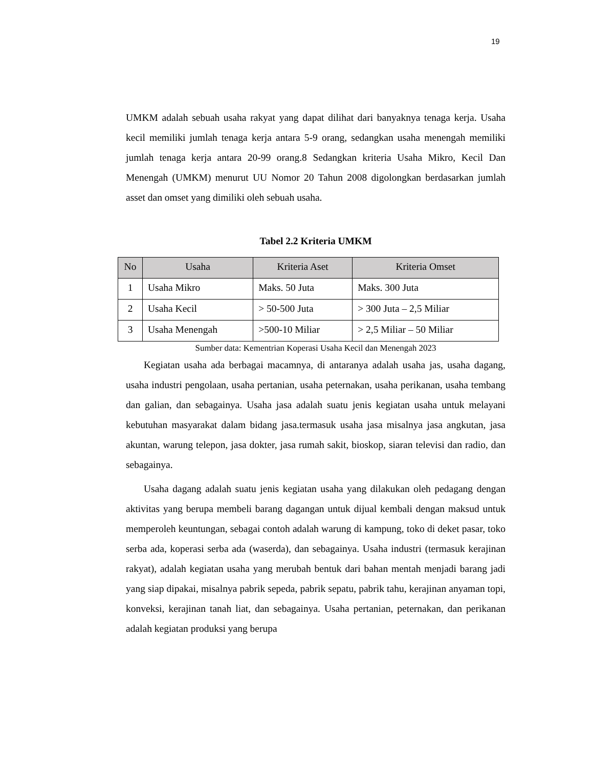19
UMKM adalah sebuah usaha rakyat yang dapat dilihat dari banyaknya tenaga kerja. Usaha kecil memiliki jumlah tenaga kerja antara 5-9 orang, sedangkan usaha menengah memiliki jumlah tenaga kerja antara 20-99 orang.8 Sedangkan kriteria Usaha Mikro, Kecil Dan Menengah (UMKM) menurut UU Nomor 20 Tahun 2008 digolongkan berdasarkan jumlah asset dan omset yang dimiliki oleh sebuah usaha.
Tabel 2.2 Kriteria UMKM
| No | Usaha | Kriteria Aset | Kriteria Omset |
| --- | --- | --- | --- |
| 1 | Usaha Mikro | Maks. 50 Juta | Maks. 300 Juta |
| 2 | Usaha Kecil | > 50-500 Juta | > 300 Juta – 2,5 Miliar |
| 3 | Usaha Menengah | >500-10 Miliar | > 2,5 Miliar – 50 Miliar |
Sumber data: Kementrian Koperasi Usaha Kecil dan Menengah 2023
Kegiatan usaha ada berbagai macamnya, di antaranya adalah usaha jas, usaha dagang, usaha industri pengolaan, usaha pertanian, usaha peternakan, usaha perikanan, usaha tembang dan galian, dan sebagainya. Usaha jasa adalah suatu jenis kegiatan usaha untuk melayani kebutuhan masyarakat dalam bidang jasa.termasuk usaha jasa misalnya jasa angkutan, jasa akuntan, warung telepon, jasa dokter, jasa rumah sakit, bioskop, siaran televisi dan radio, dan sebagainya.
Usaha dagang adalah suatu jenis kegiatan usaha yang dilakukan oleh pedagang dengan aktivitas yang berupa membeli barang dagangan untuk dijual kembali dengan maksud untuk memperoleh keuntungan, sebagai contoh adalah warung di kampung, toko di deket pasar, toko serba ada, koperasi serba ada (waserda), dan sebagainya. Usaha industri (termasuk kerajinan rakyat), adalah kegiatan usaha yang merubah bentuk dari bahan mentah menjadi barang jadi yang siap dipakai, misalnya pabrik sepeda, pabrik sepatu, pabrik tahu, kerajinan anyaman topi, konveksi, kerajinan tanah liat, dan sebagainya. Usaha pertanian, peternakan, dan perikanan adalah kegiatan produksi yang berupa